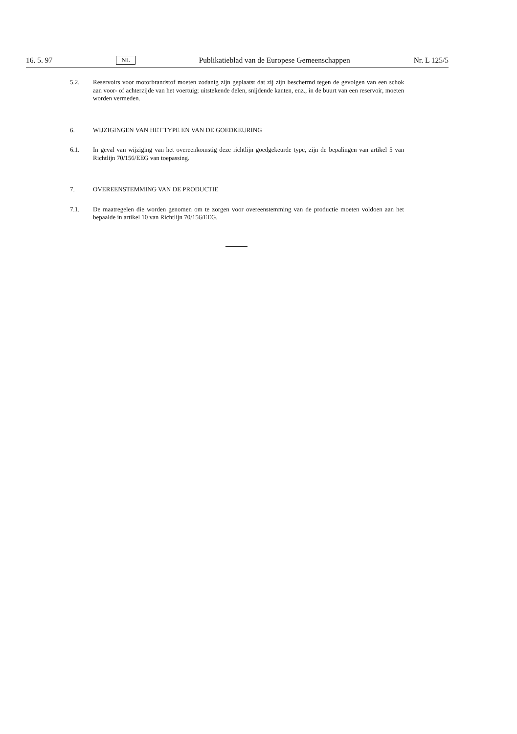16. 5. 97 NL Publikatieblad van de Europese Gemeenschappen Nr. L 125/5
5.2. Reservoirs voor motorbrandstof moeten zodanig zijn geplaatst dat zij zijn beschermd tegen de gevolgen van een schok aan voor- of achterzijde van het voertuig; uitstekende delen, snijdende kanten, enz., in de buurt van een reservoir, moeten worden vermeden.
6. WIJZIGINGEN VAN HET TYPE EN VAN DE GOEDKEURING
6.1. In geval van wijziging van het overeenkomstig deze richtlijn goedgekeurde type, zijn de bepalingen van artikel 5 van Richtlijn 70/156/EEG van toepassing.
7. OVEREENSTEMMING VAN DE PRODUCTIE
7.1. De maatregelen die worden genomen om te zorgen voor overeenstemming van de productie moeten voldoen aan het bepaalde in artikel 10 van Richtlijn 70/156/EEG.